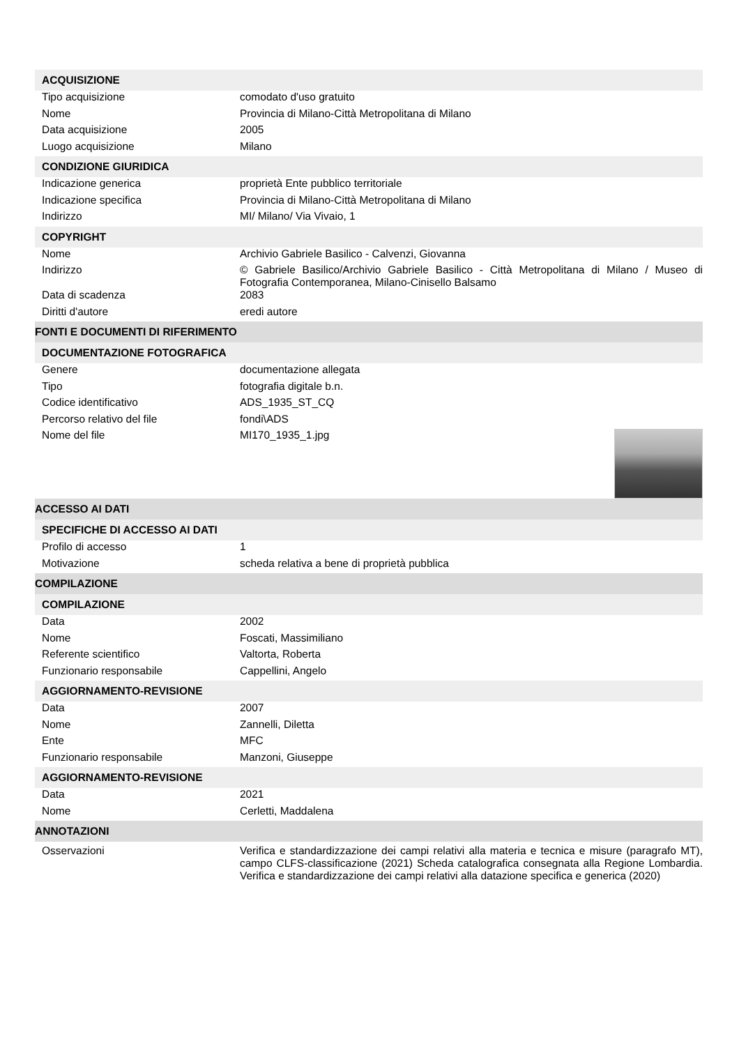| ACQUISIZIONE | |
| Tipo acquisizione | comodato d'uso gratuito |
| Nome | Provincia di Milano-Città Metropolitana di Milano |
| Data acquisizione | 2005 |
| Luogo acquisizione | Milano |
| CONDIZIONE GIURIDICA | |
| Indicazione generica | proprietà Ente pubblico territoriale |
| Indicazione specifica | Provincia di Milano-Città Metropolitana di Milano |
| Indirizzo | MI/ Milano/ Via Vivaio, 1 |
| COPYRIGHT | |
| Nome | Archivio Gabriele Basilico - Calvenzi, Giovanna |
| Indirizzo | © Gabriele Basilico/Archivio Gabriele Basilico - Città Metropolitana di Milano / Museo di Fotografia Contemporanea, Milano-Cinisello Balsamo |
| Data di scadenza | 2083 |
| Diritti d'autore | eredi autore |
| FONTI E DOCUMENTI DI RIFERIMENTO | |
| DOCUMENTAZIONE FOTOGRAFICA | |
| Genere | documentazione allegata |
| Tipo | fotografia digitale b.n. |
| Codice identificativo | ADS_1935_ST_CQ |
| Percorso relativo del file | fondi\ADS |
| Nome del file | MI170_1935_1.jpg |
| ACCESSO AI DATI | |
| SPECIFICHE DI ACCESSO AI DATI | |
| Profilo di accesso | 1 |
| Motivazione | scheda relativa a bene di proprietà pubblica |
| COMPILAZIONE | |
| COMPILAZIONE | |
| Data | 2002 |
| Nome | Foscati, Massimiliano |
| Referente scientifico | Valtorta, Roberta |
| Funzionario responsabile | Cappellini, Angelo |
| AGGIORNAMENTO-REVISIONE | |
| Data | 2007 |
| Nome | Zannelli, Diletta |
| Ente | MFC |
| Funzionario responsabile | Manzoni, Giuseppe |
| AGGIORNAMENTO-REVISIONE | |
| Data | 2021 |
| Nome | Cerletti, Maddalena |
| ANNOTAZIONI | |
| Osservazioni | Verifica e standardizzazione dei campi relativi alla materia e tecnica e misure (paragrafo MT), campo CLFS-classificazione (2021) Scheda catalografica consegnata alla Regione Lombardia. Verifica e standardizzazione dei campi relativi alla datazione specifica e generica (2020) |